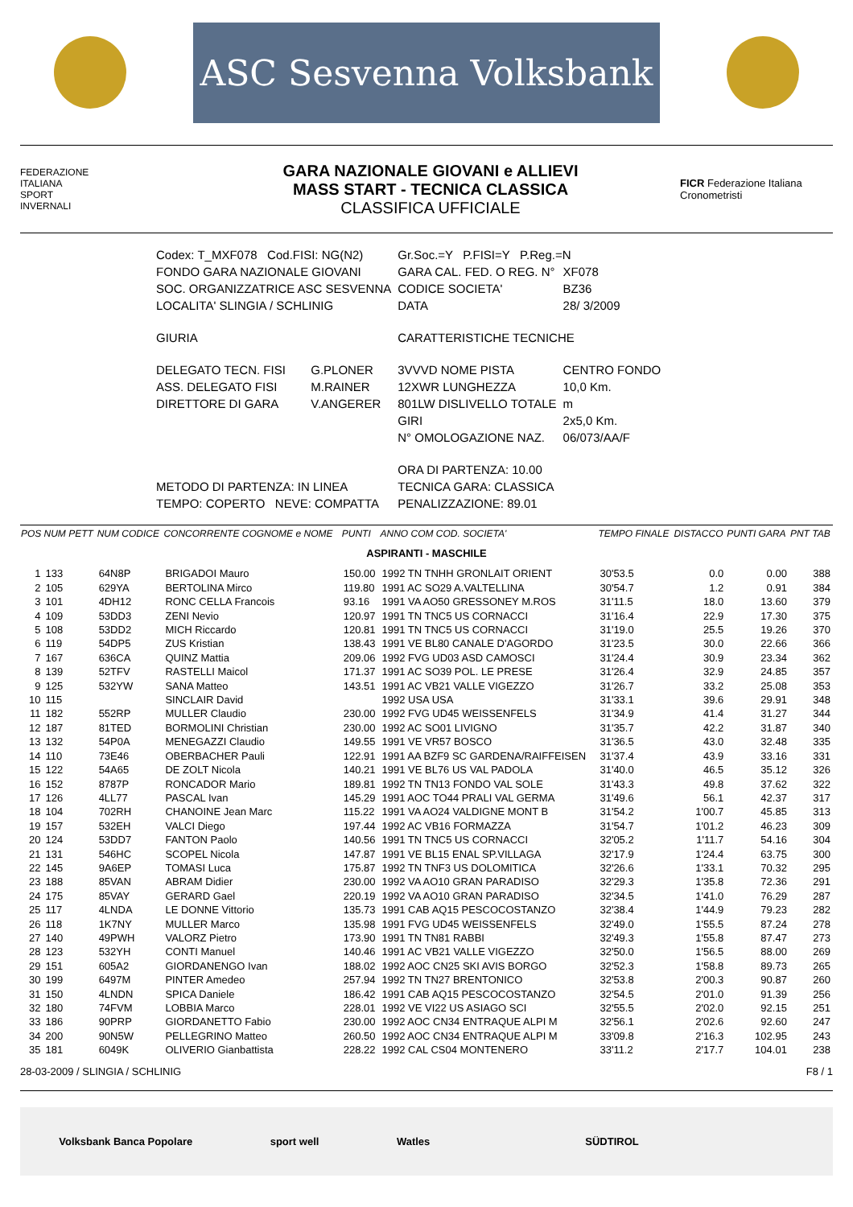ASC Sesvenna Volksbank
FEDERAZIONE
ITALIANA
SPORT
INVERNALI
GARA NAZIONALE GIOVANI e ALLIEVI
MASS START - TECNICA CLASSICA
CLASSIFICA UFFICIALE
FICR Federazione Italiana Cronometristi
| Codex: T_MXF078 Cod.FISI: NG(N2) | | Gr.Soc.=Y P.FISI=Y P.Reg.=N | |
| FONDO GARA NAZIONALE GIOVANI | | GARA CAL. FED. O REG. N° | XF078 |
| SOC. ORGANIZZATRICE ASC SESVENNA | | CODICE SOCIETA' | BZ36 |
| LOCALITA' SLINGIA / SCHLINIG | | DATA | 28/ 3/2009 |
| GIURIA | | CARATTERISTICHE TECNICHE | |
| DELEGATO TECN. FISI | G.PLONER | 3VVVD NOME PISTA | CENTRO FONDO |
| ASS. DELEGATO FISI | M.RAINER | 12XWR LUNGHEZZA | 10,0 Km. |
| DIRETTORE DI GARA | V.ANGERER | 801LW DISLIVELLO TOTALE | m |
| | | GIRI | 2x5,0 Km. |
| | | N° OMOLOGAZIONE NAZ. | 06/073/AA/F |
| | | ORA DI PARTENZA: 10.00 | |
| METODO DI PARTENZA: IN LINEA | | TECNICA GARA: CLASSICA | |
| TEMPO: COPERTO NEVE: COMPATTA | | PENALIZZAZIONE: 89.01 | |
| POS | NUM PETT | NUM CODICE | CONCORRENTE COGNOME e NOME | PUNTI | ANNO COM COD. SOCIETA' | TEMPO FINALE | DISTACCO | PUNTI GARA | PNT TAB |
| --- | --- | --- | --- | --- | --- | --- | --- | --- | --- |
| ASPIRANTI - MASCHILE | | | | | | | | | |
| 1 | 133 | 64N8P | BRIGADOI Mauro | 150.00 | 1992 TN TNHH GRONLAIT ORIENT | 30'53.5 | 0.0 | 0.00 | 388 |
| 2 | 105 | 629YA | BERTOLINA Mirco | 119.80 | 1991 AC SO29 A.VALTELLINA | 30'54.7 | 1.2 | 0.91 | 384 |
| 3 | 101 | 4DH12 | RONC CELLA Francois | 93.16 | 1991 VA AO50 GRESSONEY M.ROS | 31'11.5 | 18.0 | 13.60 | 379 |
| 4 | 109 | 53DD3 | ZENI Nevio | 120.97 | 1991 TN TNC5 US CORNACCI | 31'16.4 | 22.9 | 17.30 | 375 |
| 5 | 108 | 53DD2 | MICH Riccardo | 120.81 | 1991 TN TNC5 US CORNACCI | 31'19.0 | 25.5 | 19.26 | 370 |
| 6 | 119 | 54DP5 | ZUS Kristian | 138.43 | 1991 VE BL80 CANALE D'AGORDO | 31'23.5 | 30.0 | 22.66 | 366 |
| 7 | 167 | 636CA | QUINZ Mattia | 209.06 | 1992 FVG UD03 ASD CAMOSCI | 31'24.4 | 30.9 | 23.34 | 362 |
| 8 | 139 | 52TFV | RASTELLI Maicol | 171.37 | 1991 AC SO39 POL. LE PRESE | 31'26.4 | 32.9 | 24.85 | 357 |
| 9 | 125 | 532YW | SANA Matteo | 143.51 | 1991 AC VB21 VALLE VIGEZZO | 31'26.7 | 33.2 | 25.08 | 353 |
| 10 | 115 | | SINCLAIR David | | 1992 USA USA | 31'33.1 | 39.6 | 29.91 | 348 |
| 11 | 182 | 552RP | MULLER Claudio | 230.00 | 1992 FVG UD45 WEISSENFELS | 31'34.9 | 41.4 | 31.27 | 344 |
| 12 | 187 | 81TED | BORMOLINI Christian | 230.00 | 1992 AC SO01 LIVIGNO | 31'35.7 | 42.2 | 31.87 | 340 |
| 13 | 132 | 54P0A | MENEGAZZI Claudio | 149.55 | 1991 VE VR57 BOSCO | 31'36.5 | 43.0 | 32.48 | 335 |
| 14 | 110 | 73E46 | OBERBACHER Pauli | 122.91 | 1991 AA BZF9 SC GARDENA/RAIFFEISEN | 31'37.4 | 43.9 | 33.16 | 331 |
| 15 | 122 | 54A65 | DE ZOLT Nicola | 140.21 | 1991 VE BL76 US VAL PADOLA | 31'40.0 | 46.5 | 35.12 | 326 |
| 16 | 152 | 8787P | RONCADOR Mario | 189.81 | 1992 TN TN13 FONDO VAL SOLE | 31'43.3 | 49.8 | 37.62 | 322 |
| 17 | 126 | 4LL77 | PASCAL Ivan | 145.29 | 1991 AOC TO44 PRALI VAL GERMA | 31'49.6 | 56.1 | 42.37 | 317 |
| 18 | 104 | 702RH | CHANOINE Jean Marc | 115.22 | 1991 VA AO24 VALDIGNE MONT B | 31'54.2 | 1'00.7 | 45.85 | 313 |
| 19 | 157 | 532EH | VALCI Diego | 197.44 | 1992 AC VB16 FORMAZZA | 31'54.7 | 1'01.2 | 46.23 | 309 |
| 20 | 124 | 53DD7 | FANTON Paolo | 140.56 | 1991 TN TNC5 US CORNACCI | 32'05.2 | 1'11.7 | 54.16 | 304 |
| 21 | 131 | 546HC | SCOPEL Nicola | 147.87 | 1991 VE BL15 ENAL SP.VILLAGA | 32'17.9 | 1'24.4 | 63.75 | 300 |
| 22 | 145 | 9A6EP | TOMASI Luca | 175.87 | 1992 TN TNF3 US DOLOMITICA | 32'26.6 | 1'33.1 | 70.32 | 295 |
| 23 | 188 | 85VAN | ABRAM Didier | 230.00 | 1992 VA AO10 GRAN PARADISO | 32'29.3 | 1'35.8 | 72.36 | 291 |
| 24 | 175 | 85VAY | GERARD Gael | 220.19 | 1992 VA AO10 GRAN PARADISO | 32'34.5 | 1'41.0 | 76.29 | 287 |
| 25 | 117 | 4LNDA | LE DONNE Vittorio | 135.73 | 1991 CAB AQ15 PESCOCOSTANZO | 32'38.4 | 1'44.9 | 79.23 | 282 |
| 26 | 118 | 1K7NY | MULLER Marco | 135.98 | 1991 FVG UD45 WEISSENFELS | 32'49.0 | 1'55.5 | 87.24 | 278 |
| 27 | 140 | 49PWH | VALORZ Pietro | 173.90 | 1991 TN TN81 RABBI | 32'49.3 | 1'55.8 | 87.47 | 273 |
| 28 | 123 | 532YH | CONTI Manuel | 140.46 | 1991 AC VB21 VALLE VIGEZZO | 32'50.0 | 1'56.5 | 88.00 | 269 |
| 29 | 151 | 605A2 | GIORDANENGO Ivan | 188.02 | 1992 AOC CN25 SKI AVIS BORGO | 32'52.3 | 1'58.8 | 89.73 | 265 |
| 30 | 199 | 6497M | PINTER Amedeo | 257.94 | 1992 TN TN27 BRENTONICO | 32'53.8 | 2'00.3 | 90.87 | 260 |
| 31 | 150 | 4LNDN | SPICA Daniele | 186.42 | 1991 CAB AQ15 PESCOCOSTANZO | 32'54.5 | 2'01.0 | 91.39 | 256 |
| 32 | 180 | 74FVM | LOBBIA Marco | 228.01 | 1992 VE VI22 US ASIAGO SCI | 32'55.5 | 2'02.0 | 92.15 | 251 |
| 33 | 186 | 90PRP | GIORDANETTO Fabio | 230.00 | 1992 AOC CN34 ENTRAQUE ALPI M | 32'56.1 | 2'02.6 | 92.60 | 247 |
| 34 | 200 | 90N5W | PELLEGRINO Matteo | 260.50 | 1992 AOC CN34 ENTRAQUE ALPI M | 33'09.8 | 2'16.3 | 102.95 | 243 |
| 35 | 181 | 6049K | OLIVERIO Gianbattista | 228.22 | 1992 CAL CS04 MONTENERO | 33'11.2 | 2'17.7 | 104.01 | 238 |
28-03-2009 / SLINGIA / SCHLINIG F8 / 1
Volksbank Banca Popolare sport well Watles SÜDTIROL